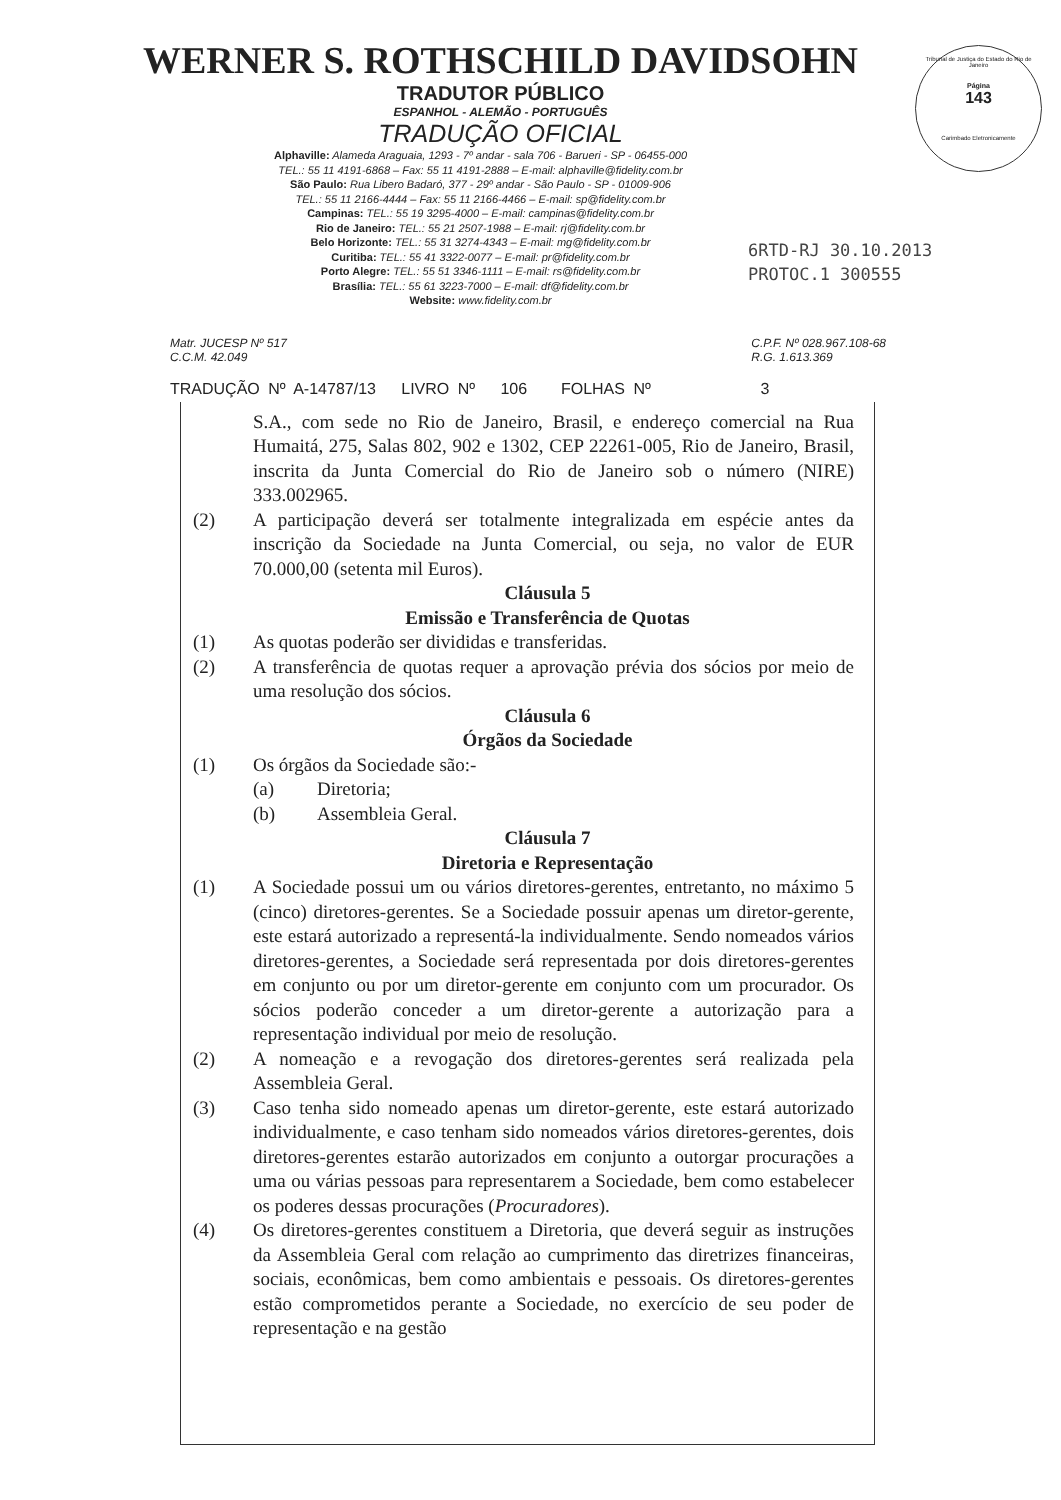WERNER S. ROTHSCHILD DAVIDSOHN
TRADUTOR PÚBLICO
ESPANHOL - ALEMÃO - PORTUGUÊS
TRADUÇÃO OFICIAL
Alphaville: Alameda Araguaia, 1293 - 7º andar - sala 706 - Barueri - SP - 06455-000
TEL.: 55 11 4191-6868 – Fax: 55 11 4191-2888 – E-mail: alphaville@fidelity.com.br
São Paulo: Rua Libero Badaró, 377 - 29º andar - São Paulo - SP - 01009-906
TEL.: 55 11 2166-4444 – Fax: 55 11 2166-4466 – E-mail: sp@fidelity.com.br
Campinas: TEL.: 55 19 3295-4000 – E-mail: campinas@fidelity.com.br
Rio de Janeiro: TEL.: 55 21 2507-1988 – E-mail: rj@fidelity.com.br
Belo Horizonte: TEL.: 55 31 3274-4343 – E-mail: mg@fidelity.com.br
Curitiba: TEL.: 55 41 3322-0077 – E-mail: pr@fidelity.com.br
Porto Alegre: TEL.: 55 51 3346-1111 – E-mail: rs@fidelity.com.br
Brasília: TEL.: 55 61 3223-7000 – E-mail: df@fidelity.com.br
Website: www.fidelity.com.br
Tribunal de Justiça do Estado do Rio de Janeiro
Página
143
Carimbado Eletronicamente
6RTD-RJ 30.10.2013
PROTOC.1 300555
Matr. JUCESP Nº 517
C.C.M. 42.049
C.P.F. Nº 028.967.108-68
R.G. 1.613.369
TRADUÇÃO Nº A-14787/13 LIVRO Nº 106 FOLHAS Nº 3
S.A., com sede no Rio de Janeiro, Brasil, e endereço comercial na Rua Humaitá, 275, Salas 802, 902 e 1302, CEP 22261-005, Rio de Janeiro, Brasil, inscrita da Junta Comercial do Rio de Janeiro sob o número (NIRE) 333.002965.
(2) A participação deverá ser totalmente integralizada em espécie antes da inscrição da Sociedade na Junta Comercial, ou seja, no valor de EUR 70.000,00 (setenta mil Euros).
Cláusula 5
Emissão e Transferência de Quotas
(1) As quotas poderão ser divididas e transferidas.
(2) A transferência de quotas requer a aprovação prévia dos sócios por meio de uma resolução dos sócios.
Cláusula 6
Órgãos da Sociedade
(1) Os órgãos da Sociedade são:-
(a) Diretoria;
(b) Assembleia Geral.
Cláusula 7
Diretoria e Representação
(1) A Sociedade possui um ou vários diretores-gerentes, entretanto, no máximo 5 (cinco) diretores-gerentes. Se a Sociedade possuir apenas um diretor-gerente, este estará autorizado a representá-la individualmente. Sendo nomeados vários diretores-gerentes, a Sociedade será representada por dois diretores-gerentes em conjunto ou por um diretor-gerente em conjunto com um procurador. Os sócios poderão conceder a um diretor-gerente a autorização para a representação individual por meio de resolução.
(2) A nomeação e a revogação dos diretores-gerentes será realizada pela Assembleia Geral.
(3) Caso tenha sido nomeado apenas um diretor-gerente, este estará autorizado individualmente, e caso tenham sido nomeados vários diretores-gerentes, dois diretores-gerentes estarão autorizados em conjunto a outorgar procurações a uma ou várias pessoas para representarem a Sociedade, bem como estabelecer os poderes dessas procurações (Procuradores).
(4) Os diretores-gerentes constituem a Diretoria, que deverá seguir as instruções da Assembleia Geral com relação ao cumprimento das diretrizes financeiras, sociais, econômicas, bem como ambientais e pessoais. Os diretores-gerentes estão comprometidos perante a Sociedade, no exercício de seu poder de representação e na gestão